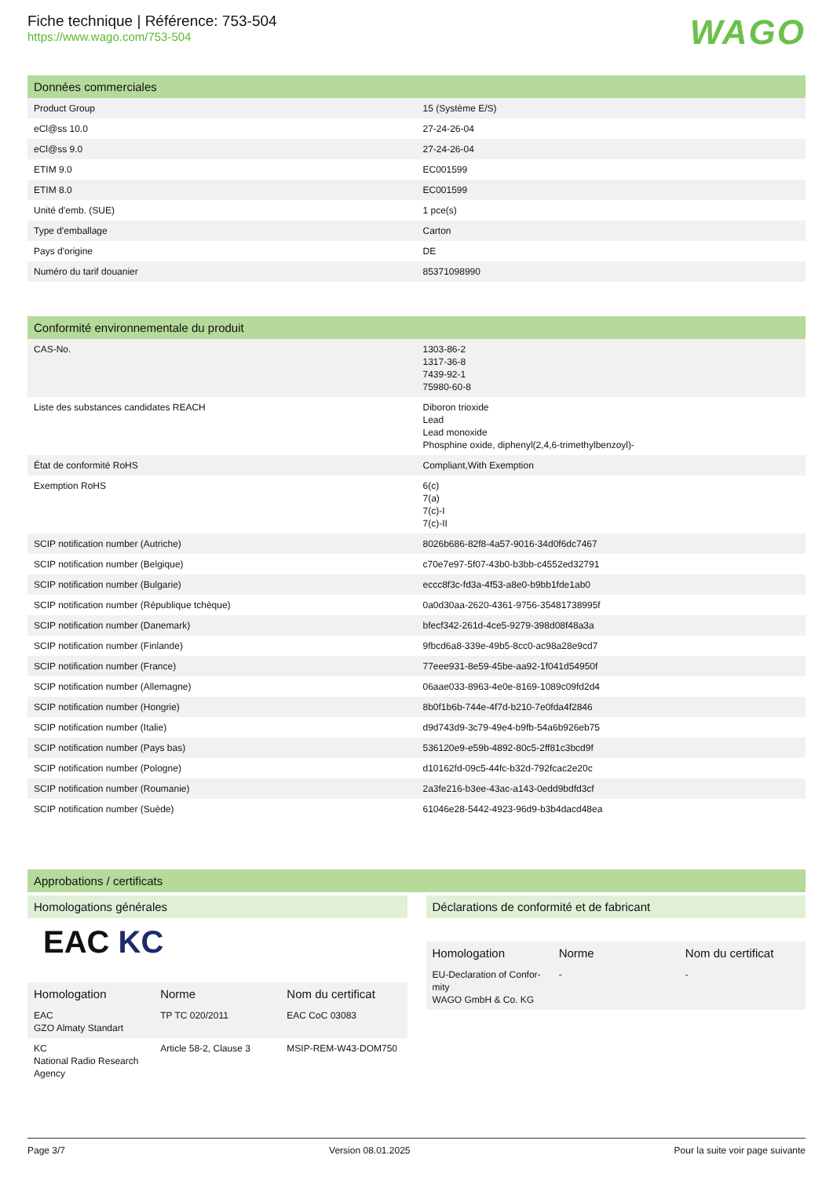Fiche technique | Référence: 753-504
https://www.wago.com/753-504
WAGO
Données commerciales
| Product Group | 15 (Système E/S) |
| eCl@ss 10.0 | 27-24-26-04 |
| eCl@ss 9.0 | 27-24-26-04 |
| ETIM 9.0 | EC001599 |
| ETIM 8.0 | EC001599 |
| Unité d'emb. (SUE) | 1 pce(s) |
| Type d'emballage | Carton |
| Pays d'origine | DE |
| Numéro du tarif douanier | 85371098990 |
Conformité environnementale du produit
| CAS-No. | 1303-86-2 1317-36-8 7439-92-1 75980-60-8 |
| Liste des substances candidates REACH | Diboron trioxide Lead Lead monoxide Phosphine oxide, diphenyl(2,4,6-trimethylbenzoyl)- |
| État de conformité RoHS | Compliant,With Exemption |
| Exemption RoHS | 6(c) 7(a) 7(c)-I 7(c)-II |
| SCIP notification number (Autriche) | 8026b686-82f8-4a57-9016-34d0f6dc7467 |
| SCIP notification number (Belgique) | c70e7e97-5f07-43b0-b3bb-c4552ed32791 |
| SCIP notification number (Bulgarie) | eccc8f3c-fd3a-4f53-a8e0-b9bb1fde1ab0 |
| SCIP notification number (République tchèque) | 0a0d30aa-2620-4361-9756-35481738995f |
| SCIP notification number (Danemark) | bfecf342-261d-4ce5-9279-398d08f48a3a |
| SCIP notification number (Finlande) | 9fbcd6a8-339e-49b5-8cc0-ac98a28e9cd7 |
| SCIP notification number (France) | 77eee931-8e59-45be-aa92-1f041d54950f |
| SCIP notification number (Allemagne) | 06aae033-8963-4e0e-8169-1089c09fd2d4 |
| SCIP notification number (Hongrie) | 8b0f1b6b-744e-4f7d-b210-7e0fda4f2846 |
| SCIP notification number (Italie) | d9d743d9-3c79-49e4-b9fb-54a6b926eb75 |
| SCIP notification number (Pays bas) | 536120e9-e59b-4892-80c5-2ff81c3bcd9f |
| SCIP notification number (Pologne) | d10162fd-09c5-44fc-b32d-792fcac2e20c |
| SCIP notification number (Roumanie) | 2a3fe216-b3ee-43ac-a143-0edd9bdfd3cf |
| SCIP notification number (Suède) | 61046e28-5442-4923-96d9-b3b4dacd48ea |
Approbations / certificats
Homologations générales
EAC KC
| Homologation | Norme | Nom du certificat |
| --- | --- | --- |
| EAC GZO Almaty Standart | TP TC 020/2011 | EAC CoC 03083 |
| KC National Radio Research Agency | Article 58-2, Clause 3 | MSIP-REM-W43-DOM750 |
Déclarations de conformité et de fabricant
| Homologation | Norme | Nom du certificat |
| --- | --- | --- |
| EU-Declaration of Confor-mity WAGO GmbH & Co. KG | - | - |
Page 3/7 Version 08.01.2025 Pour la suite voir page suivante